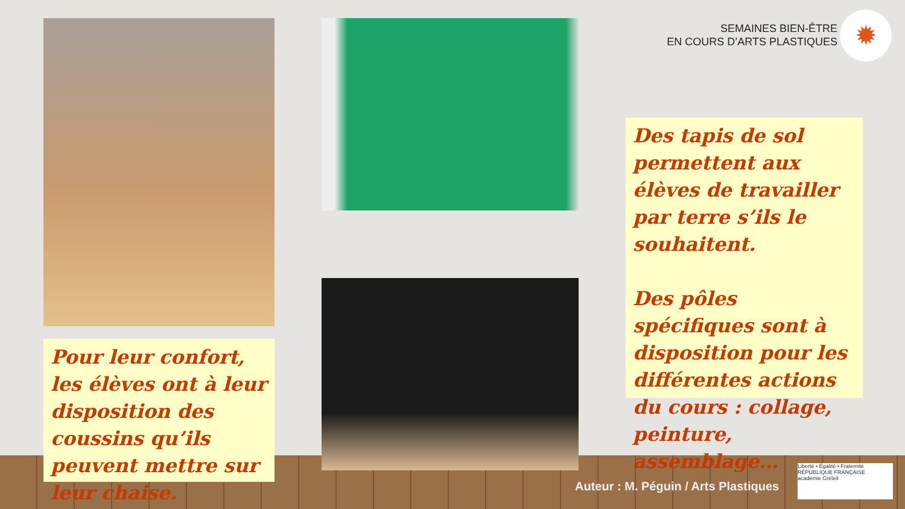SEMAINES BIEN-ÊTRE
EN COURS D’ARTS PLASTIQUES
✹
Des tapis de sol permettent aux élèves de travailler par terre s’ils le souhaitent.
Des pôles spécifiques sont à disposition pour les différentes actions du cours : collage, peinture, assemblage…
Pour leur confort, les élèves ont à leur disposition des coussins qu’ils peuvent mettre sur leur chaise.
Auteur : M. Péguin / Arts Plastiques
Liberté • Égalité • Fraternité
RÉPUBLIQUE FRANÇAISE
académie Créteil